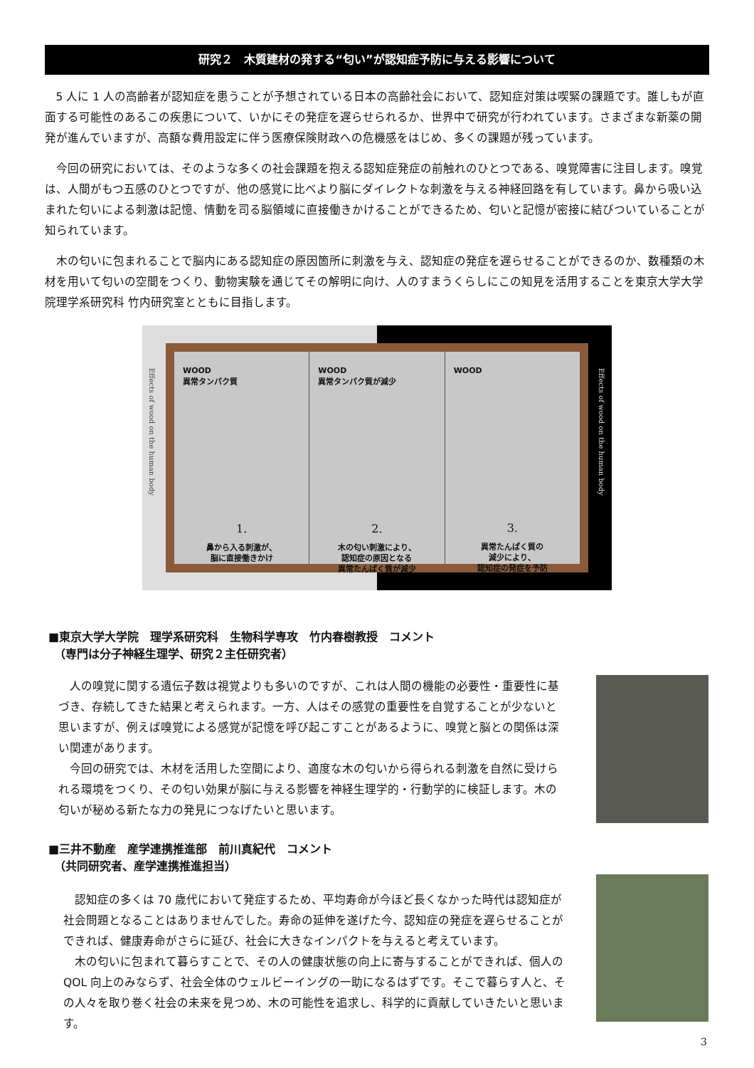研究２　木質建材の発する“匂い”が認知症予防に与える影響について
5 人に 1 人の高齢者が認知症を患うことが予想されている日本の高齢社会において、認知症対策は喫緊の課題です。誰しもが直面する可能性のあるこの疾患について、いかにその発症を遅らせられるか、世界中で研究が行われています。さまざまな新薬の開発が進んでいますが、高額な費用設定に伴う医療保険財政への危機感をはじめ、多くの課題が残っています。
今回の研究においては、そのような多くの社会課題を抱える認知症発症の前触れのひとつである、嗅覚障害に注目します。嗅覚は、人間がもつ五感のひとつですが、他の感覚に比べより脳にダイレクトな刺激を与える神経回路を有しています。鼻から吸い込まれた匂いによる刺激は記憶、情動を司る脳領域に直接働きかけることができるため、匂いと記憶が密接に結びついていることが知られています。
木の匂いに包まれることで脳内にある認知症の原因箇所に刺激を与え、認知症の発症を遅らせることができるのか、数種類の木材を用いて匂いの空間をつくり、動物実験を通じてその解明に向け、人のすまうくらしにこの知見を活用することを東京大学大学院理学系研究科 竹内研究室とともに目指します。
Effects of wood on the human body
WOOD
異常タンパク質
1.
鼻から入る刺激が、
脳に直接働きかけ
WOOD
異常タンパク質が減少
2.
木の匂い刺激により、
認知症の原因となる
異常たんぱく質が減少
WOOD
3.
異常たんぱく質の
減少により、
認知症の発症を予防
Effects of wood on the human body
■東京大学大学院　理学系研究科　生物科学専攻　竹内春樹教授　コメント
　（専門は分子神経生理学、研究２主任研究者）
人の嗅覚に関する遺伝子数は視覚よりも多いのですが、これは人間の機能の必要性・重要性に基づき、存続してきた結果と考えられます。一方、人はその感覚の重要性を自覚することが少ないと思いますが、例えば嗅覚による感覚が記憶を呼び起こすことがあるように、嗅覚と脳との関係は深い関連があります。
今回の研究では、木材を活用した空間により、適度な木の匂いから得られる刺激を自然に受けられる環境をつくり、その匂い効果が脳に与える影響を神経生理学的・行動学的に検証します。木の匂いが秘める新たな力の発見につなげたいと思います。
■三井不動産　産学連携推進部　前川真紀代　コメント
　（共同研究者、産学連携推進担当）
認知症の多くは 70 歳代において発症するため、平均寿命が今ほど長くなかった時代は認知症が社会問題となることはありませんでした。寿命の延伸を遂げた今、認知症の発症を遅らせることができれば、健康寿命がさらに延び、社会に大きなインパクトを与えると考えています。
木の匂いに包まれて暮らすことで、その人の健康状態の向上に寄与することができれば、個人の QOL 向上のみならず、社会全体のウェルビーイングの一助になるはずです。そこで暮らす人と、その人々を取り巻く社会の未来を見つめ、木の可能性を追求し、科学的に貢献していきたいと思います。
3